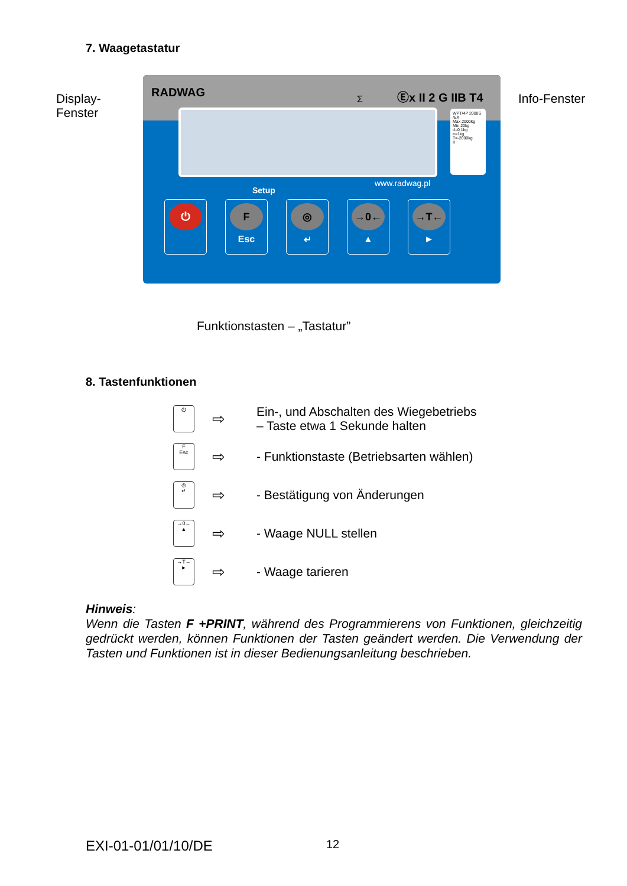7. Waagetastatur
Display-
Fenster
RADWAG Σ Ⓔx II 2 G IIB T4
WPT/4P 2000S /EX
Max 2000kg
Min 20kg
d=0,1kg
e=1kg
T=-2000kg
II
www.radwag.pl
Setup
⏻
F
Esc
◎
↵
→0←
▲
→T←
►
Info-Fenster
Funktionstasten – „Tastatur”
8. Tastenfunktionen
⏻
⇨
Ein-, und Abschalten des Wiegebetriebs
– Taste etwa 1 Sekunde halten
F
Esc
⇨
- Funktionstaste (Betriebsarten wählen)
◎
↵
⇨
- Bestätigung von Änderungen
→0←
▲
⇨
- Waage NULL stellen
→T←
►
⇨
- Waage tarieren
Hinweis:
Wenn die Tasten F +PRINT, während des Programmierens von Funktionen, gleichzeitig gedrückt werden, können Funktionen der Tasten geändert werden. Die Verwendung der Tasten und Funktionen ist in dieser Bedienungsanleitung beschrieben.
EXI-01-01/01/10/DE 12